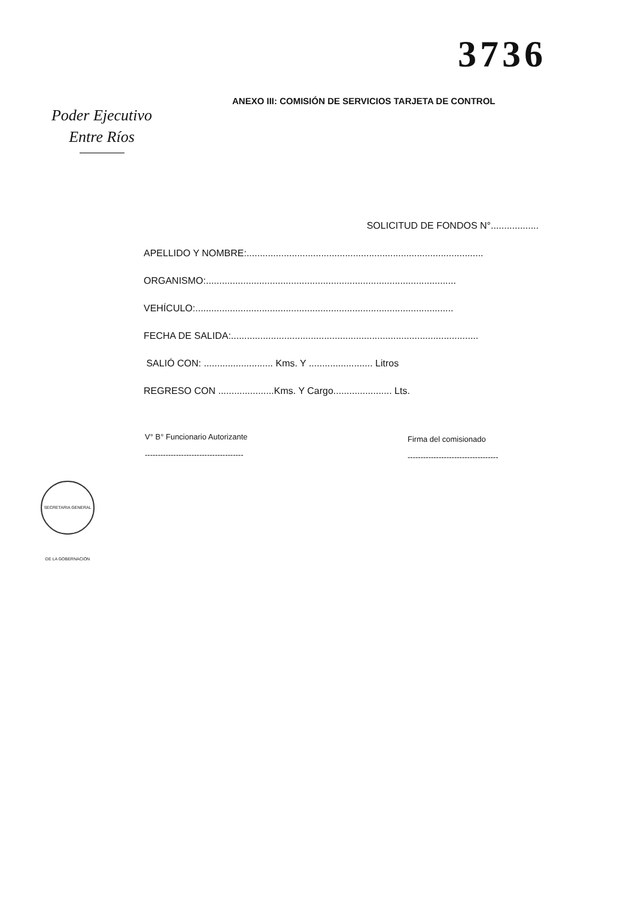3736
ANEXO III: COMISIÓN DE SERVICIOS TARJETA DE CONTROL
Poder Ejecutivo
Entre Ríos
SOLICITUD DE FONDOS N°..................
APELLIDO Y NOMBRE:.........................................................................................
ORGANISMO:..............................................................................................
VEHÍCULO:.................................................................................................
FECHA DE SALIDA:.............................................................................................
SALIÓ CON: .......................... Kms. Y ........................ Litros
REGRESO CON .....................Kms. Y Cargo...................... Lts.
V° B° Funcionario Autorizante
--------------------------------------
Firma del comisionado
-----------------------------------
SECRETARIA GENERAL DE LA GOBERNACIÓN